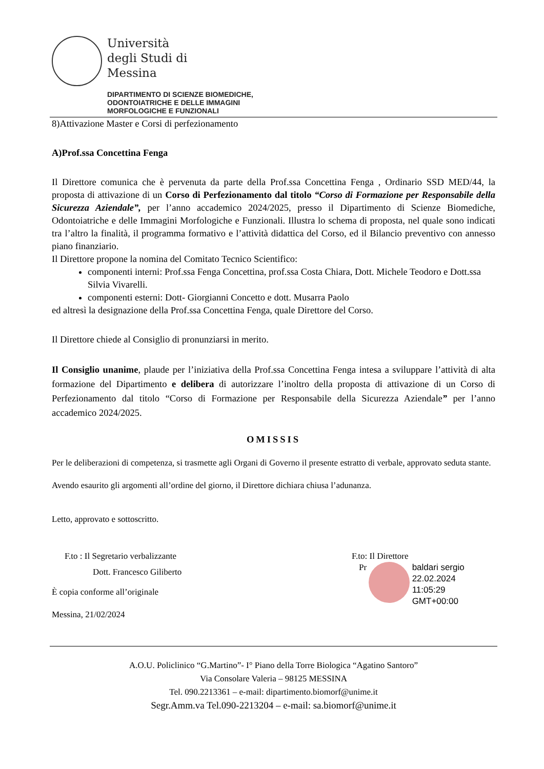Università
degli Studi di
Messina
DIPARTIMENTO DI SCIENZE BIOMEDICHE,
ODONTOIATRICHE E DELLE IMMAGINI
MORFOLOGICHE E FUNZIONALI
8)Attivazione Master e Corsi di perfezionamento
A)Prof.ssa Concettina Fenga
Il Direttore comunica che è pervenuta da parte della Prof.ssa Concettina Fenga , Ordinario SSD MED/44, la proposta di attivazione di un Corso di Perfezionamento dal titolo “Corso di Formazione per Responsabile della Sicurezza Aziendale”, per l’anno accademico 2024/2025, presso il Dipartimento di Scienze Biomediche, Odontoiatriche e delle Immagini Morfologiche e Funzionali. Illustra lo schema di proposta, nel quale sono indicati tra l’altro la finalità, il programma formativo e l’attività didattica del Corso, ed il Bilancio preventivo con annesso piano finanziario.
Il Direttore propone la nomina del Comitato Tecnico Scientifico:
componenti interni: Prof.ssa Fenga Concettina, prof.ssa Costa Chiara, Dott. Michele Teodoro e Dott.ssa Silvia Vivarelli.
componenti esterni: Dott- Giorgianni Concetto e dott. Musarra Paolo
ed altresì la designazione della Prof.ssa Concettina Fenga, quale Direttore del Corso.
Il Direttore chiede al Consiglio di pronunziarsi in merito.
Il Consiglio unanime, plaude per l’iniziativa della Prof.ssa Concettina Fenga intesa a sviluppare l’attività di alta formazione del Dipartimento e delibera di autorizzare l’inoltro della proposta di attivazione di un Corso di Perfezionamento dal titolo “Corso di Formazione per Responsabile della Sicurezza Aziendale” per l’anno accademico 2024/2025.
OMISSIS
Per le deliberazioni di competenza, si trasmette agli Organi di Governo il presente estratto di verbale, approvato seduta stante.
Avendo esaurito gli argomenti all’ordine del giorno, il Direttore dichiara chiusa l’adunanza.
Letto, approvato e sottoscritto.
F.to : Il Segretario verbalizzante
Dott. Francesco Giliberto
F.to: Il Direttore
Pr baldari sergio
22.02.2024
11:05:29
GMT+00:00
È copia conforme all’originale
Messina, 21/02/2024
A.O.U. Policlinico “G.Martino”- I° Piano della Torre Biologica “Agatino Santoro”
Via Consolare Valeria – 98125 MESSINA
Tel. 090.2213361 – e-mail: dipartimento.biomorf@unime.it
Segr.Amm.va Tel.090-2213204 – e-mail: sa.biomorf@unime.it